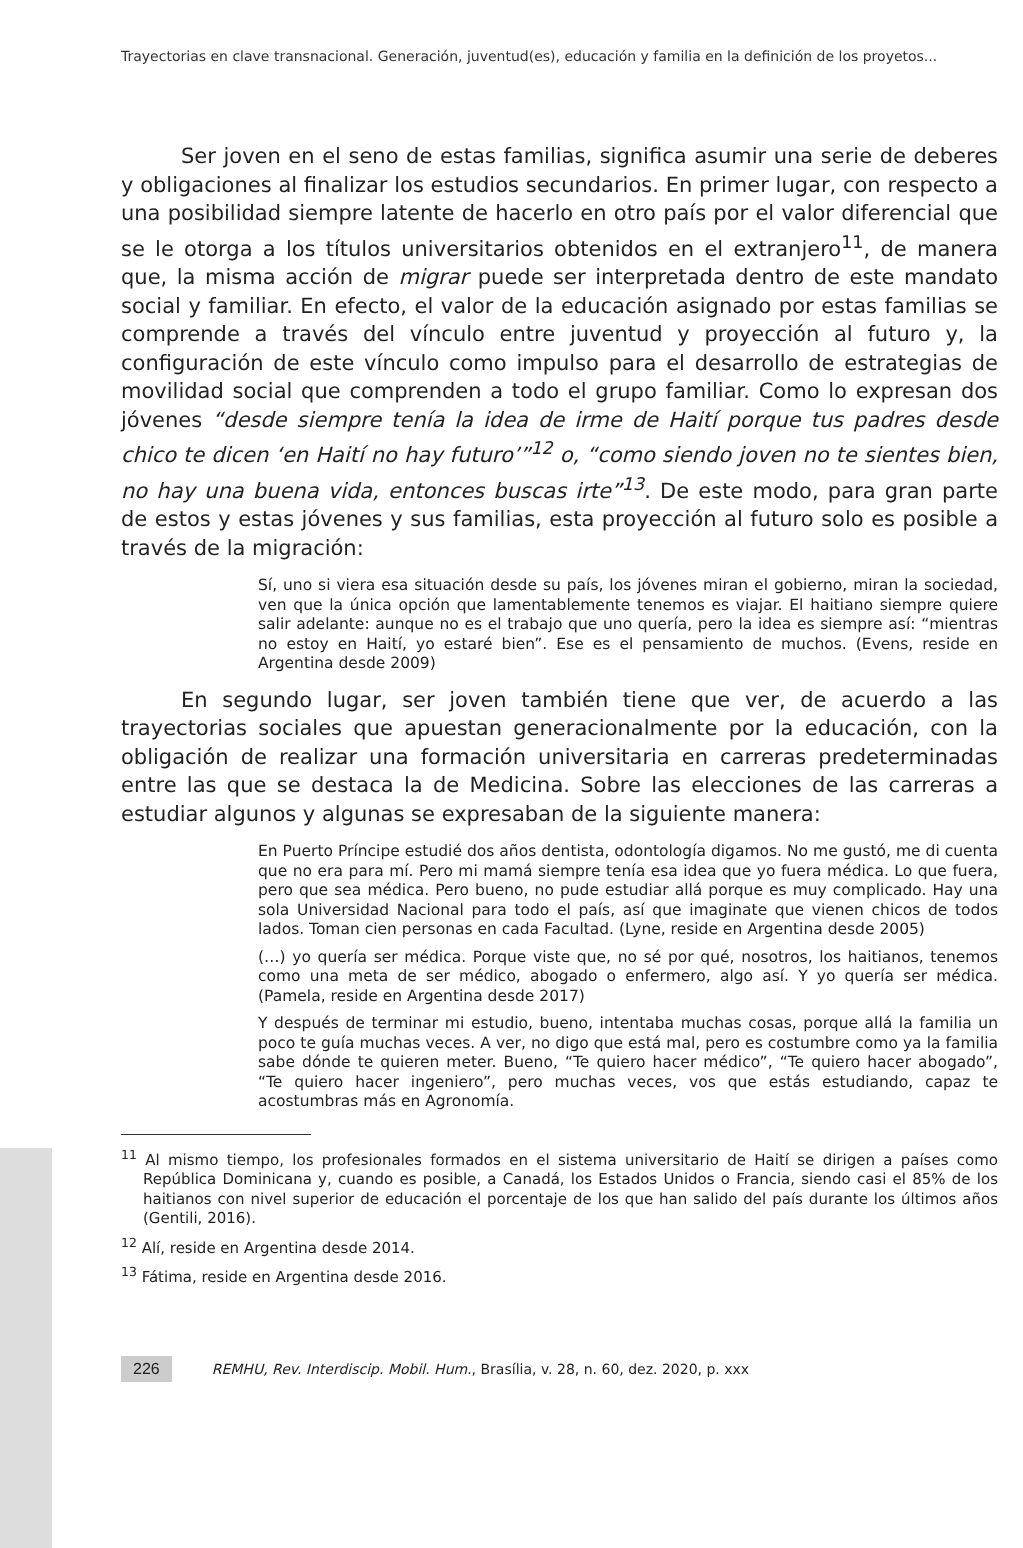Trayectorias en clave transnacional. Generación, juventud(es), educación y familia en la definición de los proyetos...
Ser joven en el seno de estas familias, significa asumir una serie de deberes y obligaciones al finalizar los estudios secundarios. En primer lugar, con respecto a una posibilidad siempre latente de hacerlo en otro país por el valor diferencial que se le otorga a los títulos universitarios obtenidos en el extranjero<sup>11</sup>, de manera que, la misma acción de migrar puede ser interpretada dentro de este mandato social y familiar. En efecto, el valor de la educación asignado por estas familias se comprende a través del vínculo entre juventud y proyección al futuro y, la configuración de este vínculo como impulso para el desarrollo de estrategias de movilidad social que comprenden a todo el grupo familiar. Como lo expresan dos jóvenes “desde siempre tenía la idea de irme de Haití porque tus padres desde chico te dicen ‘en Haití no hay futuro’”<sup>12</sup> o, “como siendo joven no te sientes bien, no hay una buena vida, entonces buscas irte”<sup>13</sup>. De este modo, para gran parte de estos y estas jóvenes y sus familias, esta proyección al futuro solo es posible a través de la migración:
Sí, uno si viera esa situación desde su país, los jóvenes miran el gobierno, miran la sociedad, ven que la única opción que lamentablemente tenemos es viajar. El haitiano siempre quiere salir adelante: aunque no es el trabajo que uno quería, pero la idea es siempre así: “mientras no estoy en Haití, yo estaré bien”. Ese es el pensamiento de muchos. (Evens, reside en Argentina desde 2009)
En segundo lugar, ser joven también tiene que ver, de acuerdo a las trayectorias sociales que apuestan generacionalmente por la educación, con la obligación de realizar una formación universitaria en carreras predeterminadas entre las que se destaca la de Medicina. Sobre las elecciones de las carreras a estudiar algunos y algunas se expresaban de la siguiente manera:
En Puerto Príncipe estudié dos años dentista, odontología digamos. No me gustó, me di cuenta que no era para mí. Pero mi mamá siempre tenía esa idea que yo fuera médica. Lo que fuera, pero que sea médica. Pero bueno, no pude estudiar allá porque es muy complicado. Hay una sola Universidad Nacional para todo el país, así que imaginate que vienen chicos de todos lados. Toman cien personas en cada Facultad. (Lyne, reside en Argentina desde 2005)
(…) yo quería ser médica. Porque viste que, no sé por qué, nosotros, los haitianos, tenemos como una meta de ser médico, abogado o enfermero, algo así. Y yo quería ser médica. (Pamela, reside en Argentina desde 2017)
Y después de terminar mi estudio, bueno, intentaba muchas cosas, porque allá la familia un poco te guía muchas veces. A ver, no digo que está mal, pero es costumbre como ya la familia sabe dónde te quieren meter. Bueno, “Te quiero hacer médico”, “Te quiero hacer abogado”, “Te quiero hacer ingeniero”, pero muchas veces, vos que estás estudiando, capaz te acostumbras más en Agronomía.
<sup>11</sup> Al mismo tiempo, los profesionales formados en el sistema universitario de Haití se dirigen a países como República Dominicana y, cuando es posible, a Canadá, los Estados Unidos o Francia, siendo casi el 85% de los haitianos con nivel superior de educación el porcentaje de los que han salido del país durante los últimos años (Gentili, 2016).
<sup>12</sup> Alí, reside en Argentina desde 2014.
<sup>13</sup> Fátima, reside en Argentina desde 2016.
226 REMHU, Rev. Interdiscip. Mobil. Hum., Brasília, v. 28, n. 60, dez. 2020, p. xxx